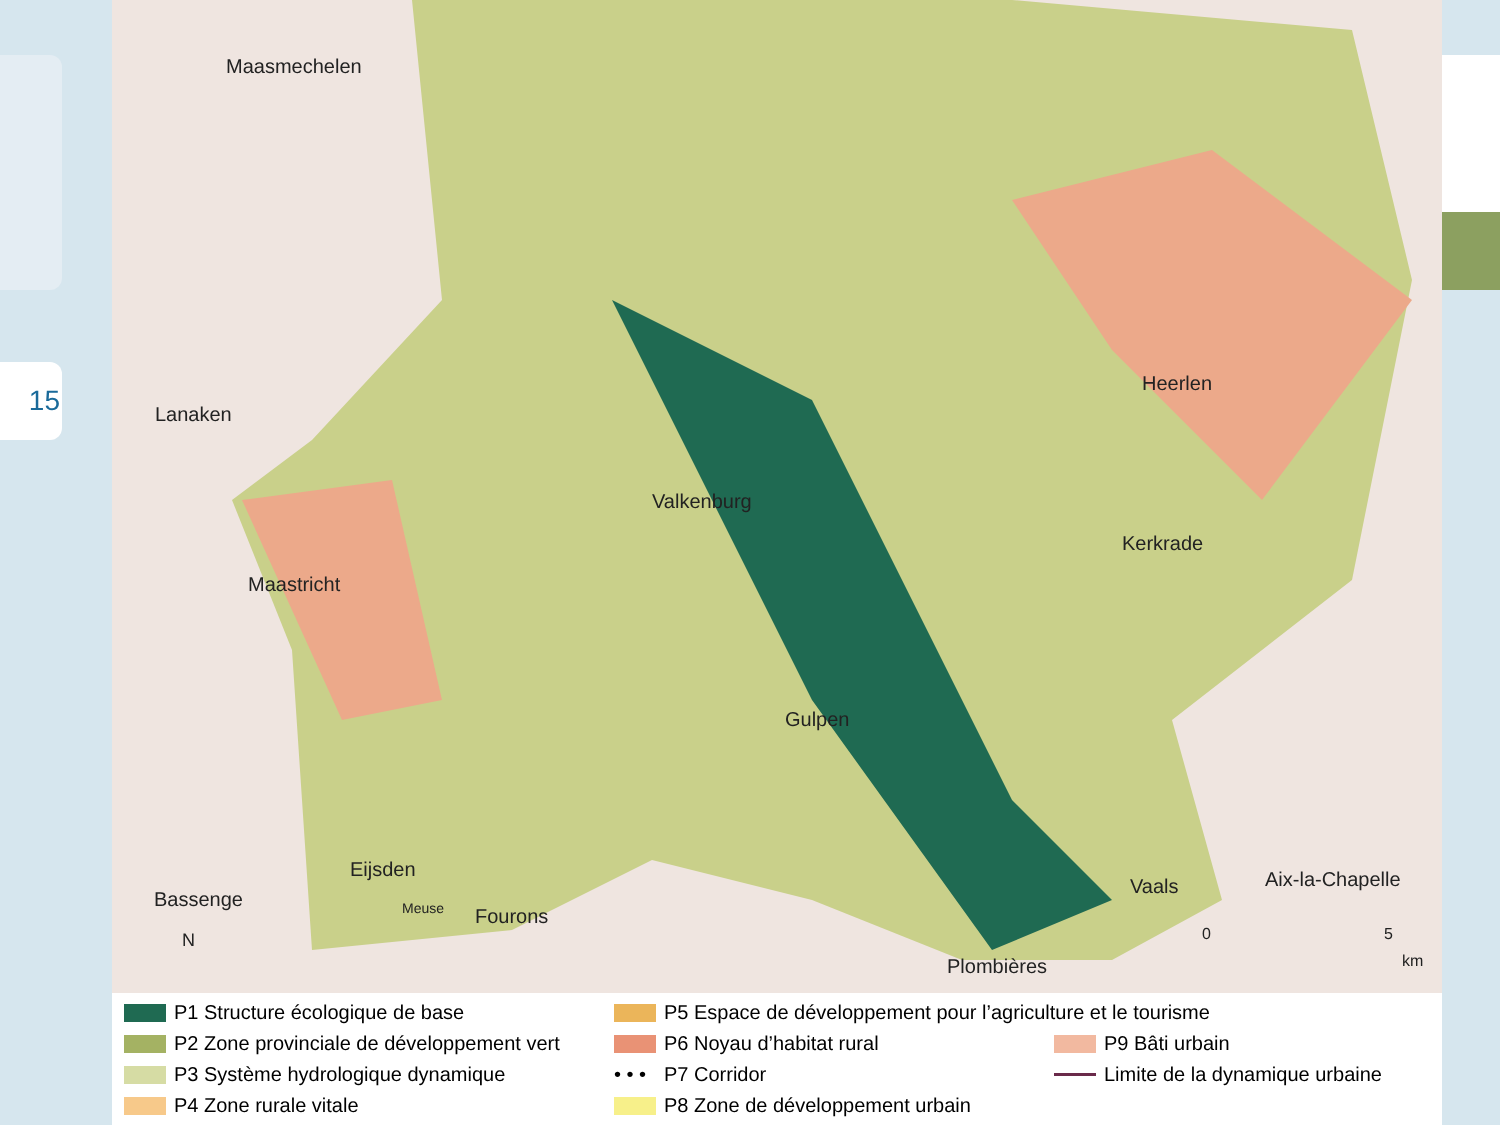15
Maasmechelen
Lanaken
Heerlen
Valkenburg
Kerkrade
Maastricht
Gulpen
Eijsden
Bassenge Meuse Fourons
Vaals Aix-la-Chapelle
Plombières
0 5
km
N
P1 Structure écologique de base
P5 Espace de développement pour l’agriculture et le tourisme
P2 Zone provinciale de développement vert
P6 Noyau d’habitat rural
P9 Bâti urbain
P3 Système hydrologique dynamique
• • • P7 Corridor
Limite de la dynamique urbaine
P4 Zone rurale vitale
P8 Zone de développement urbain